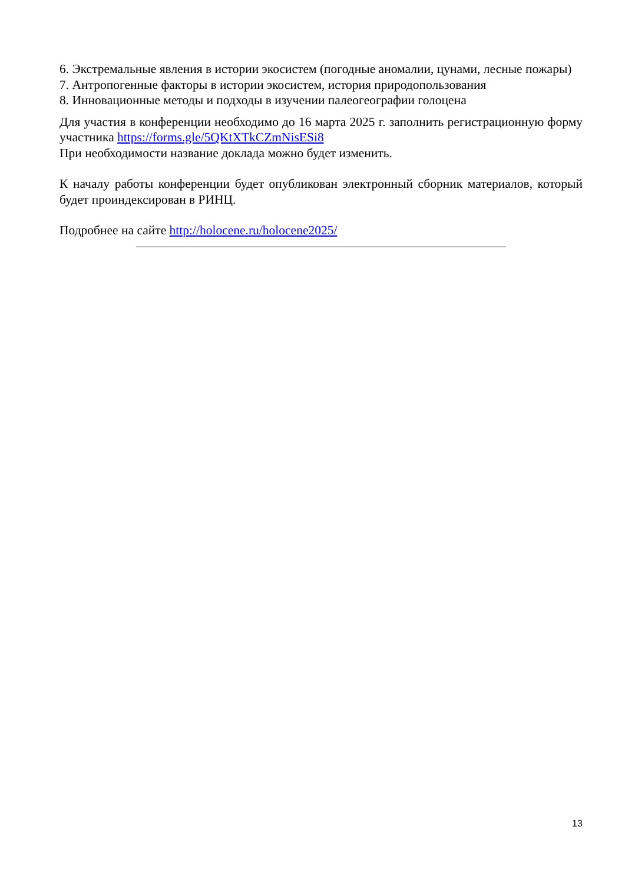6. Экстремальные явления в истории экосистем (погодные аномалии, цунами, лесные пожары)
7. Антропогенные факторы в истории экосистем, история природопользования
8. Инновационные методы и подходы в изучении палеогеографии голоцена
Для участия в конференции необходимо до 16 марта 2025 г. заполнить регистрационную форму участника https://forms.gle/5QKtXTkCZmNisESi8
При необходимости название доклада можно будет изменить.
К началу работы конференции будет опубликован электронный сборник материалов, который будет проиндексирован в РИНЦ.
Подробнее на сайте http://holocene.ru/holocene2025/
13